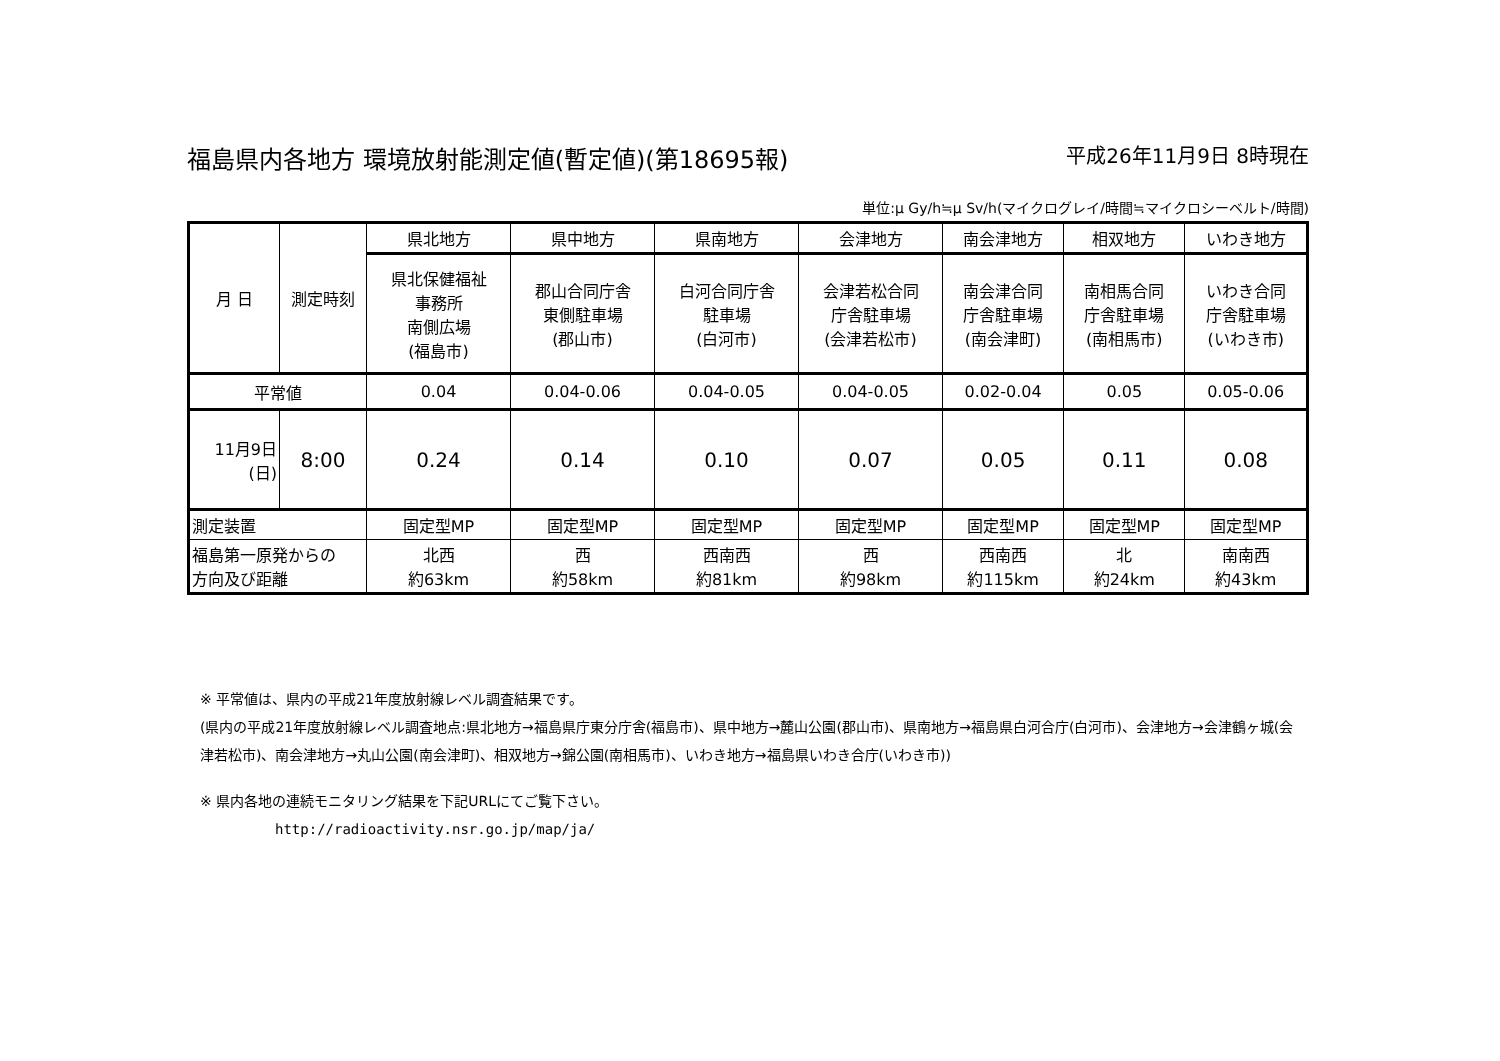福島県内各地方 環境放射能測定値(暫定値)(第18695報) 平成26年11月9日 8時現在
単位:μ Gy/h≒μ Sv/h(マイクログレイ/時間≒マイクロシーベルト/時間)
| 月 日 | 測定時刻 | 県北地方 | 県中地方 | 県南地方 | 会津地方 | 南会津地方 | 相双地方 | いわき地方 |
| | | 県北保健福祉 事務所 南側広場 (福島市) | 郡山合同庁舎 東側駐車場 (郡山市) | 白河合同庁舎 駐車場 (白河市) | 会津若松合同 庁舎駐車場 (会津若松市) | 南会津合同 庁舎駐車場 (南会津町) | 南相馬合同 庁舎駐車場 (南相馬市) | いわき合同 庁舎駐車場 (いわき市) |
| 平常値 | | 0.04 | 0.04-0.06 | 0.04-0.05 | 0.04-0.05 | 0.02-0.04 | 0.05 | 0.05-0.06 |
| 11月9日 (日) | 8:00 | 0.24 | 0.14 | 0.10 | 0.07 | 0.05 | 0.11 | 0.08 |
| 測定装置 | | 固定型MP | 固定型MP | 固定型MP | 固定型MP | 固定型MP | 固定型MP | 固定型MP |
| 福島第一原発からの 方向及び距離 | | 北西 約63km | 西 約58km | 西南西 約81km | 西 約98km | 西南西 約115km | 北 約24km | 南南西 約43km |
※ 平常値は、県内の平成21年度放射線レベル調査結果です。
(県内の平成21年度放射線レベル調査地点:県北地方→福島県庁東分庁舎(福島市)、県中地方→麓山公園(郡山市)、県南地方→福島県白河合庁(白河市)、会津地方→会津鶴ヶ城(会津若松市)、南会津地方→丸山公園(南会津町)、相双地方→錦公園(南相馬市)、いわき地方→福島県いわき合庁(いわき市))
※ 県内各地の連続モニタリング結果を下記URLにてご覧下さい。
http://radioactivity.nsr.go.jp/map/ja/